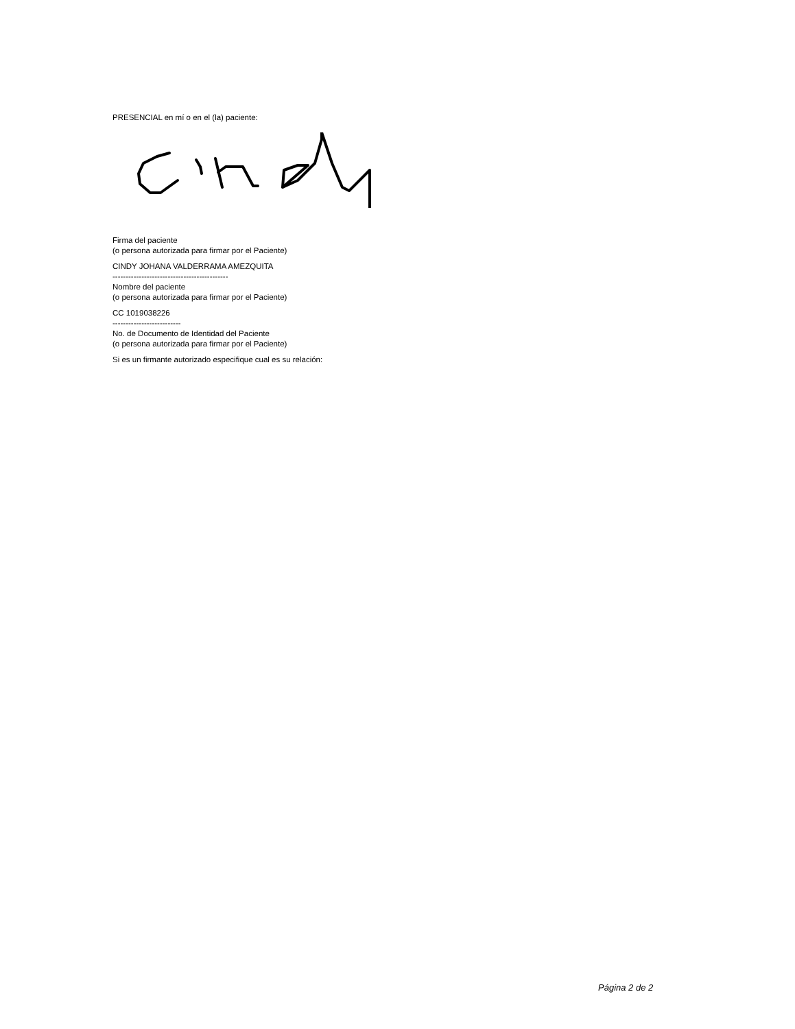PRESENCIAL en mí o en el (la) paciente:
Firma del paciente
(o persona autorizada para firmar por el Paciente)
CINDY JOHANA VALDERRAMA AMEZQUITA
--------------------------------------------
Nombre del paciente
(o persona autorizada para firmar por el Paciente)
CC 1019038226
--------------------------
No. de Documento de Identidad del Paciente
(o persona autorizada para firmar por el Paciente)
Si es un firmante autorizado especifique cual es su relación:
Página 2 de 2